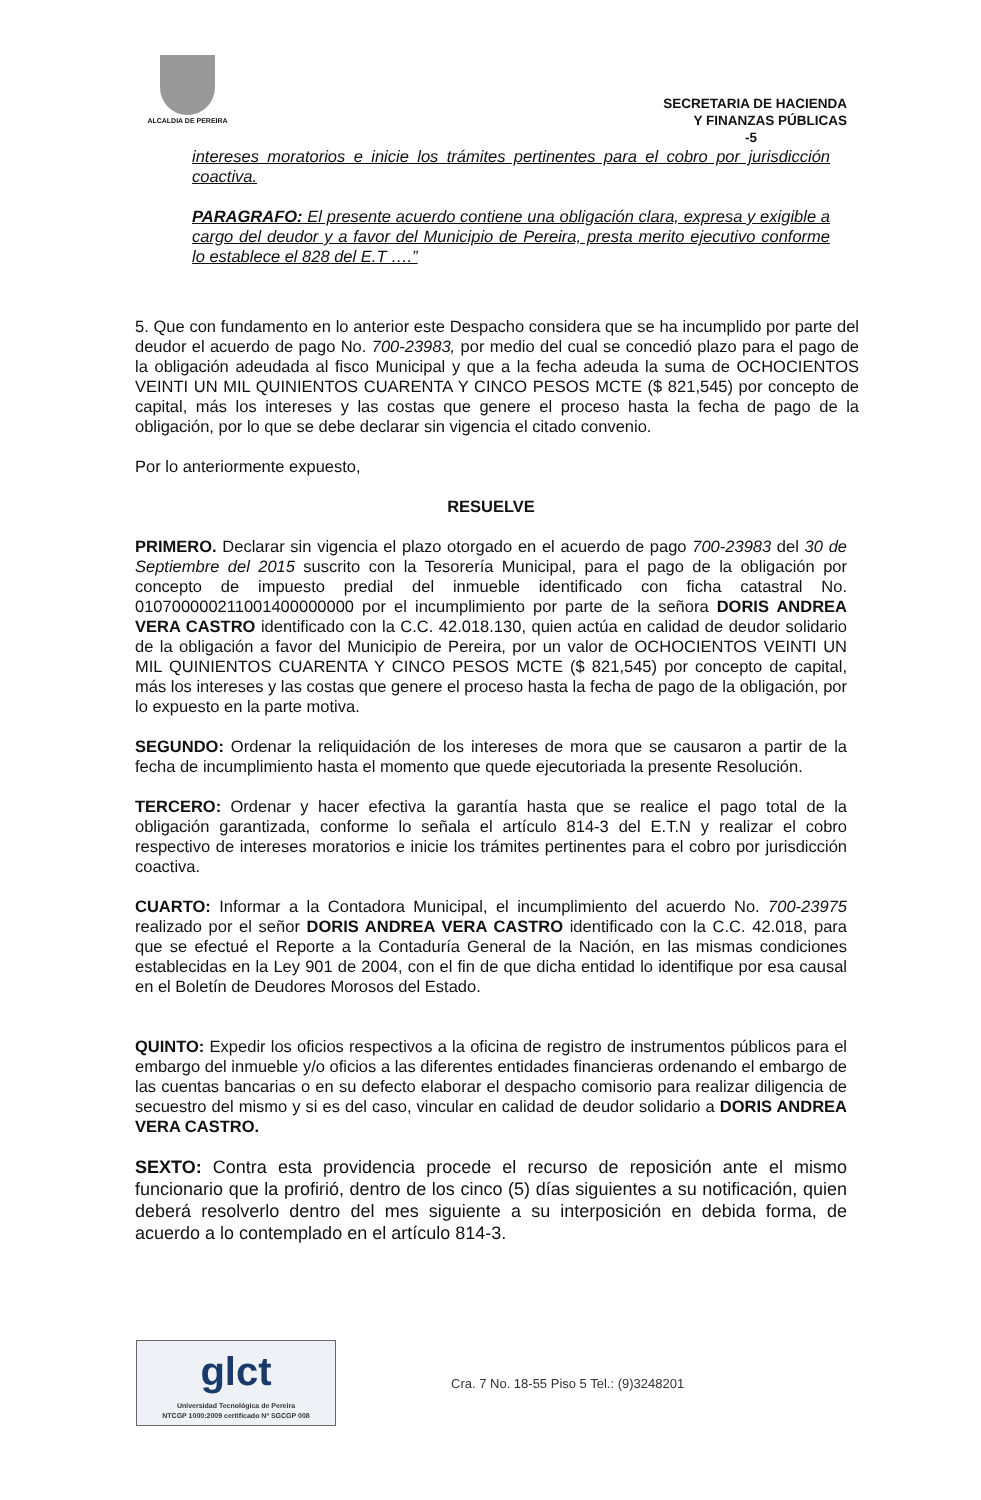ALCALDIA DE PEREIRA
SECRETARIA DE HACIENDA
Y FINANZAS PÚBLICAS
-5
intereses moratorios e inicie los trámites pertinentes para el cobro por jurisdicción coactiva.
PARAGRAFO: El presente acuerdo contiene una obligación clara, expresa y exigible a cargo del deudor y a favor del Municipio de Pereira, presta merito ejecutivo conforme lo establece el 828 del E.T ….”
5. Que con fundamento en lo anterior este Despacho considera que se ha incumplido por parte del deudor el acuerdo de pago No. 700-23983, por medio del cual se concedió plazo para el pago de la obligación adeudada al fisco Municipal y que a la fecha adeuda la suma de OCHOCIENTOS VEINTI UN MIL QUINIENTOS CUARENTA Y CINCO PESOS MCTE ($ 821,545) por concepto de capital, más los intereses y las costas que genere el proceso hasta la fecha de pago de la obligación, por lo que se debe declarar sin vigencia el citado convenio.
Por lo anteriormente expuesto,
RESUELVE
PRIMERO. Declarar sin vigencia el plazo otorgado en el acuerdo de pago 700-23983 del 30 de Septiembre del 2015 suscrito con la Tesorería Municipal, para el pago de la obligación por concepto de impuesto predial del inmueble identificado con ficha catastral No. 010700000211001400000000 por el incumplimiento por parte de la señora DORIS ANDREA VERA CASTRO identificado con la C.C. 42.018.130, quien actúa en calidad de deudor solidario de la obligación a favor del Municipio de Pereira, por un valor de OCHOCIENTOS VEINTI UN MIL QUINIENTOS CUARENTA Y CINCO PESOS MCTE ($ 821,545) por concepto de capital, más los intereses y las costas que genere el proceso hasta la fecha de pago de la obligación, por lo expuesto en la parte motiva.
SEGUNDO: Ordenar la reliquidación de los intereses de mora que se causaron a partir de la fecha de incumplimiento hasta el momento que quede ejecutoriada la presente Resolución.
TERCERO: Ordenar y hacer efectiva la garantía hasta que se realice el pago total de la obligación garantizada, conforme lo señala el artículo 814-3 del E.T.N y realizar el cobro respectivo de intereses moratorios e inicie los trámites pertinentes para el cobro por jurisdicción coactiva.
CUARTO: Informar a la Contadora Municipal, el incumplimiento del acuerdo No. 700-23975 realizado por el señor DORIS ANDREA VERA CASTRO identificado con la C.C. 42.018, para que se efectué el Reporte a la Contaduría General de la Nación, en las mismas condiciones establecidas en la Ley 901 de 2004, con el fin de que dicha entidad lo identifique por esa causal en el Boletín de Deudores Morosos del Estado.
QUINTO: Expedir los oficios respectivos a la oficina de registro de instrumentos públicos para el embargo del inmueble y/o oficios a las diferentes entidades financieras ordenando el embargo de las cuentas bancarias o en su defecto elaborar el despacho comisorio para realizar diligencia de secuestro del mismo y si es del caso, vincular en calidad de deudor solidario a DORIS ANDREA VERA CASTRO.
SEXTO: Contra esta providencia procede el recurso de reposición ante el mismo funcionario que la profirió, dentro de los cinco (5) días siguientes a su notificación, quien deberá resolverlo dentro del mes siguiente a su interposición en debida forma, de acuerdo a lo contemplado en el artículo 814-3.
glct
Universidad Tecnológica de Pereira
NTCGP 1000:2009 certificado Nº SGCGP 008
Cra. 7 No. 18-55 Piso 5 Tel.: (9)3248201